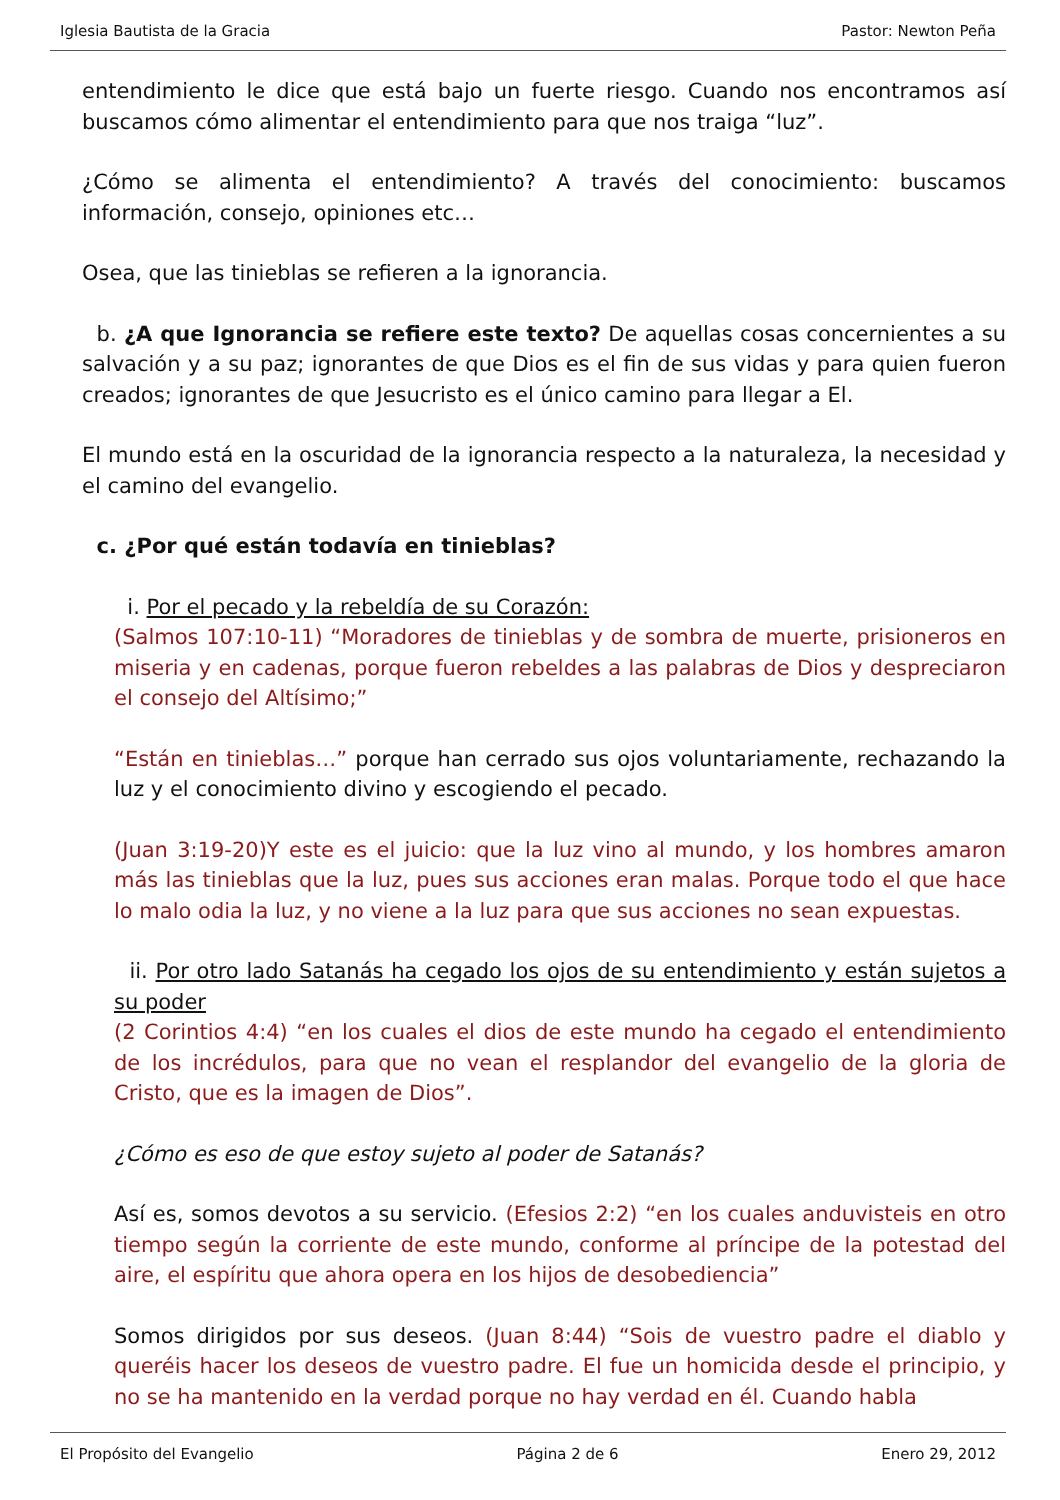Iglesia Bautista de la Gracia Pastor: Newton Peña
entendimiento le dice que está bajo un fuerte riesgo. Cuando nos encontramos así buscamos cómo alimentar el entendimiento para que nos traiga “luz”.
¿Cómo se alimenta el entendimiento? A través del conocimiento: buscamos información, consejo, opiniones etc…
Osea, que las tinieblas se refieren a la ignorancia.
b. ¿A que Ignorancia se refiere este texto? De aquellas cosas concernientes a su salvación y a su paz; ignorantes de que Dios es el fin de sus vidas y para quien fueron creados; ignorantes de que Jesucristo es el único camino para llegar a El.
El mundo está en la oscuridad de la ignorancia respecto a la naturaleza, la necesidad y el camino del evangelio.
c. ¿Por qué están todavía en tinieblas?
i. Por el pecado y la rebeldía de su Corazón:
(Salmos 107:10-11) “Moradores de tinieblas y de sombra de muerte, prisioneros en miseria y en cadenas, porque fueron rebeldes a las palabras de Dios y despreciaron el consejo del Altísimo;”
“Están en tinieblas…” porque han cerrado sus ojos voluntariamente, rechazando la luz y el conocimiento divino y escogiendo el pecado.
(Juan 3:19-20)Y este es el juicio: que la luz vino al mundo, y los hombres amaron más las tinieblas que la luz, pues sus acciones eran malas. Porque todo el que hace lo malo odia la luz, y no viene a la luz para que sus acciones no sean expuestas.
ii. Por otro lado Satanás ha cegado los ojos de su entendimiento y están sujetos a su poder
(2 Corintios 4:4) “en los cuales el dios de este mundo ha cegado el entendimiento de los incrédulos, para que no vean el resplandor del evangelio de la gloria de Cristo, que es la imagen de Dios”.
¿Cómo es eso de que estoy sujeto al poder de Satanás?
Así es, somos devotos a su servicio. (Efesios 2:2) “en los cuales anduvisteis en otro tiempo según la corriente de este mundo, conforme al príncipe de la potestad del aire, el espíritu que ahora opera en los hijos de desobediencia”
Somos dirigidos por sus deseos. (Juan 8:44) “Sois de vuestro padre el diablo y queréis hacer los deseos de vuestro padre. El fue un homicida desde el principio, y no se ha mantenido en la verdad porque no hay verdad en él. Cuando habla
El Propósito del Evangelio Página 2 de 6 Enero 29, 2012